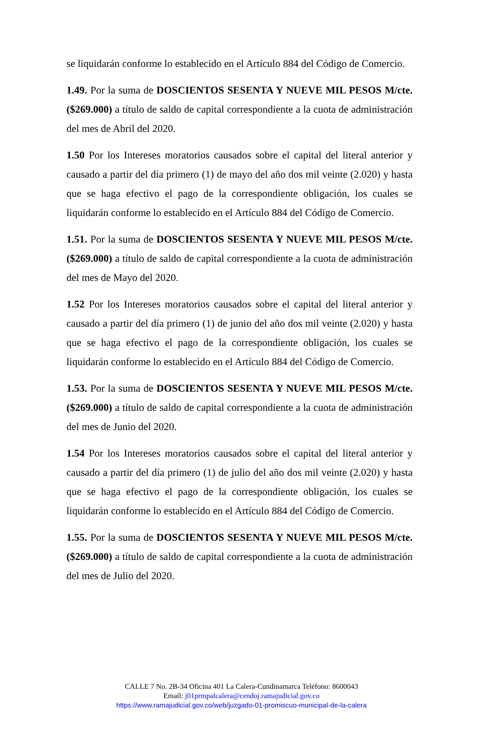se liquidarán conforme lo establecido en el Artículo 884 del Código de Comercio.
1.49. Por la suma de DOSCIENTOS SESENTA Y NUEVE MIL PESOS M/cte. ($269.000) a título de saldo de capital correspondiente a la cuota de administración del mes de Abril del 2020.
1.50 Por los Intereses moratorios causados sobre el capital del literal anterior y causado a partir del día primero (1) de mayo del año dos mil veinte (2.020) y hasta que se haga efectivo el pago de la correspondiente obligación, los cuales se liquidarán conforme lo establecido en el Artículo 884 del Código de Comercio.
1.51. Por la suma de DOSCIENTOS SESENTA Y NUEVE MIL PESOS M/cte. ($269.000) a título de saldo de capital correspondiente a la cuota de administración del mes de Mayo del 2020.
1.52 Por los Intereses moratorios causados sobre el capital del literal anterior y causado a partir del día primero (1) de junio del año dos mil veinte (2.020) y hasta que se haga efectivo el pago de la correspondiente obligación, los cuales se liquidarán conforme lo establecido en el Artículo 884 del Código de Comercio.
1.53. Por la suma de DOSCIENTOS SESENTA Y NUEVE MIL PESOS M/cte. ($269.000) a título de saldo de capital correspondiente a la cuota de administración del mes de Junio del 2020.
1.54 Por los Intereses moratorios causados sobre el capital del literal anterior y causado a partir del día primero (1) de julio del año dos mil veinte (2.020) y hasta que se haga efectivo el pago de la correspondiente obligación, los cuales se liquidarán conforme lo establecido en el Artículo 884 del Código de Comercio.
1.55. Por la suma de DOSCIENTOS SESENTA Y NUEVE MIL PESOS M/cte. ($269.000) a título de saldo de capital correspondiente a la cuota de administración del mes de Julio del 2020.
CALLE 7 No. 2B-34 Oficina 401 La Calera-Cundinamarca Teléfono: 8600043
Email: j01prmpalcalera@cendoj.ramajudicial.gov.co
https://www.ramajudicial.gov.co/web/juzgado-01-promiscuo-municipal-de-la-calera